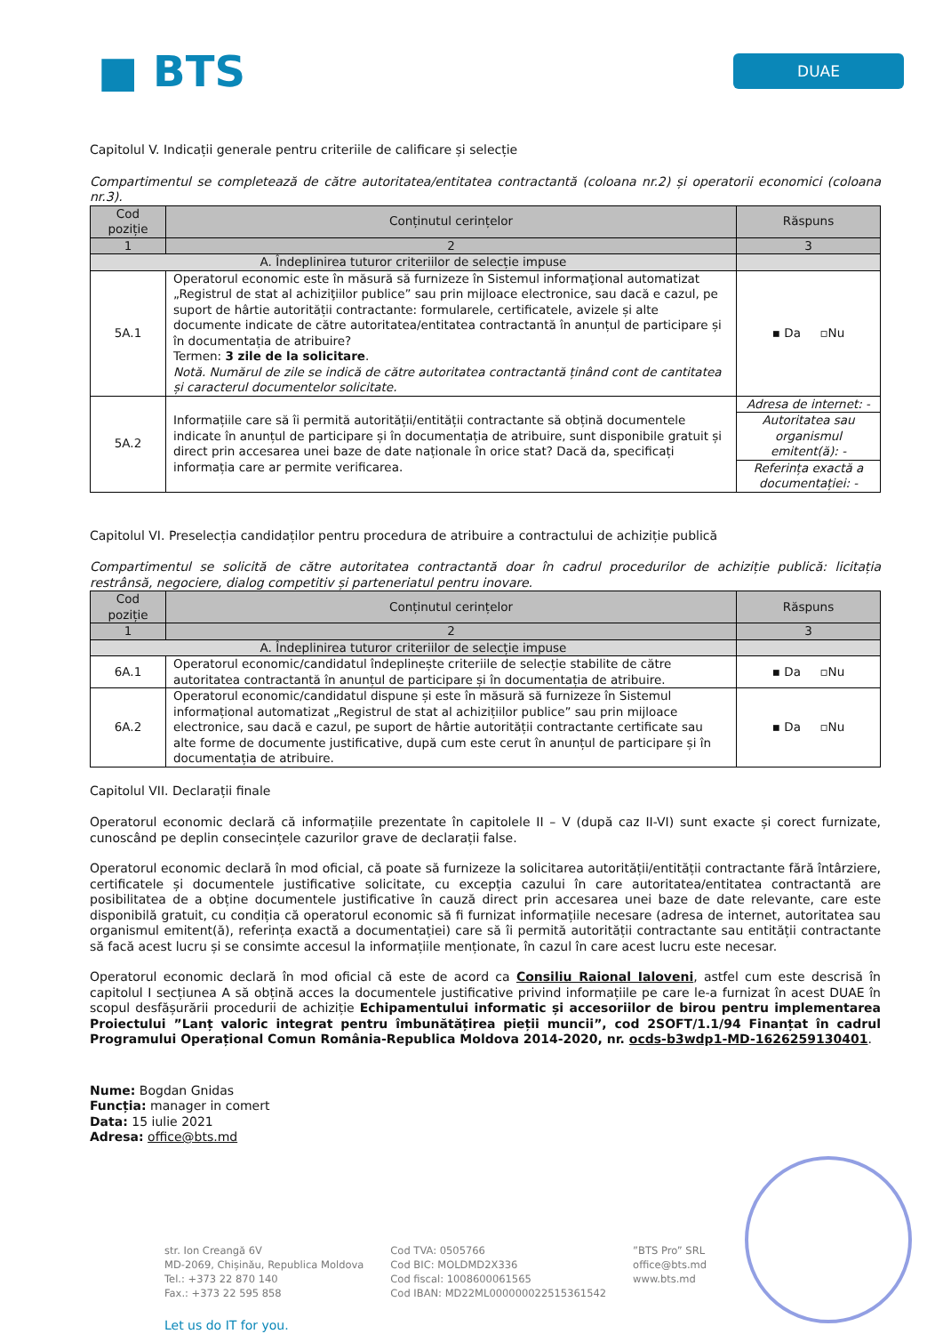■ BTS
DUAE
Capitolul V. Indicații generale pentru criteriile de calificare și selecție
Compartimentul se completează de către autoritatea/entitatea contractantă (coloana nr.2) și operatorii economici (coloana nr.3).
| Cod poziție | Conținutul cerințelor | Răspuns |
| --- | --- | --- |
| 1 | 2 | 3 |
| A. Îndeplinirea tuturor criteriilor de selecție impuse | | |
| 5A.1 | Operatorul economic este în măsură să furnizeze în Sistemul informaţional automatizat „Registrul de stat al achiziţiilor publice” sau prin mijloace electronice, sau dacă e cazul, pe suport de hârtie autorității contractante: formularele, certificatele, avizele și alte documente indicate de către autoritatea/entitatea contractantă în anunțul de participare și în documentația de atribuire? Termen: 3 zile de la solicitare . Notă. Numărul de zile se indică de către autoritatea contractantă ținând cont de cantitatea și caracterul documentelor solicitate. | ▪ Da ▫Nu |
| 5A.2 | Informațiile care să îi permită autorității/entității contractante să obțină documentele indicate în anunțul de participare și în documentația de atribuire, sunt disponibile gratuit și direct prin accesarea unei baze de date naționale în orice stat? Dacă da, specificați informația care ar permite verificarea. | Adresa de internet: - |
| | | Autoritatea sau organismul emitent(ă): - |
| | | Referința exactă a documentației: - |
Capitolul VI. Preselecția candidaților pentru procedura de atribuire a contractului de achiziție publică
Compartimentul se solicită de către autoritatea contractantă doar în cadrul procedurilor de achiziție publică: licitația restrânsă, negociere, dialog competitiv și parteneriatul pentru inovare.
| Cod poziție | Conținutul cerințelor | Răspuns |
| --- | --- | --- |
| 1 | 2 | 3 |
| A. Îndeplinirea tuturor criteriilor de selecție impuse | | |
| 6A.1 | Operatorul economic/candidatul îndeplinește criteriile de selecție stabilite de către autoritatea contractantă în anunțul de participare și în documentația de atribuire. | ▪ Da ▫Nu |
| 6A.2 | Operatorul economic/candidatul dispune și este în măsură să furnizeze în Sistemul informațional automatizat „Registrul de stat al achizițiilor publice” sau prin mijloace electronice, sau dacă e cazul, pe suport de hârtie autorității contractante certificate sau alte forme de documente justificative, după cum este cerut în anunțul de participare și în documentația de atribuire. | ▪ Da ▫Nu |
Capitolul VII. Declarații finale
Operatorul economic declară că informațiile prezentate în capitolele II – V (după caz II-VI) sunt exacte și corect furnizate, cunoscând pe deplin consecințele cazurilor grave de declarații false.
Operatorul economic declară în mod oficial, că poate să furnizeze la solicitarea autorității/entității contractante fără întârziere, certificatele și documentele justificative solicitate, cu excepția cazului în care autoritatea/entitatea contractantă are posibilitatea de a obține documentele justificative în cauză direct prin accesarea unei baze de date relevante, care este disponibilă gratuit, cu condiția că operatorul economic să fi furnizat informațiile necesare (adresa de internet, autoritatea sau organismul emitent(ă), referința exactă a documentației) care să îi permită autorității contractante sau entității contractante să facă acest lucru și se consimte accesul la informațiile menționate, în cazul în care acest lucru este necesar.
Operatorul economic declară în mod oficial că este de acord ca Consiliu Raional Ialoveni, astfel cum este descrisă în capitolul I secțiunea A să obțină acces la documentele justificative privind informațiile pe care le-a furnizat în acest DUAE în scopul desfășurării procedurii de achiziție Echipamentului informatic și accesoriilor de birou pentru implementarea Proiectului ”Lanț valoric integrat pentru îmbunătățirea pieții muncii”, cod 2SOFT/1.1/94 Finanțat în cadrul Programului Operațional Comun România-Republica Moldova 2014-2020, nr. ocds-b3wdp1-MD-1626259130401.
Nume: Bogdan Gnidas
Funcția: manager in comert
Data: 15 iulie 2021
Adresa: office@bts.md
str. Ion Creangă 6V
MD-2069, Chișinău, Republica Moldova
Tel.: +373 22 870 140
Fax.: +373 22 595 858
Cod TVA: 0505766
Cod BIC: MOLDMD2X336
Cod fiscal: 1008600061565
Cod IBAN: MD22ML000000022515361542
”BTS Pro” SRL
office@bts.md
www.bts.md
Let us do IT for you.